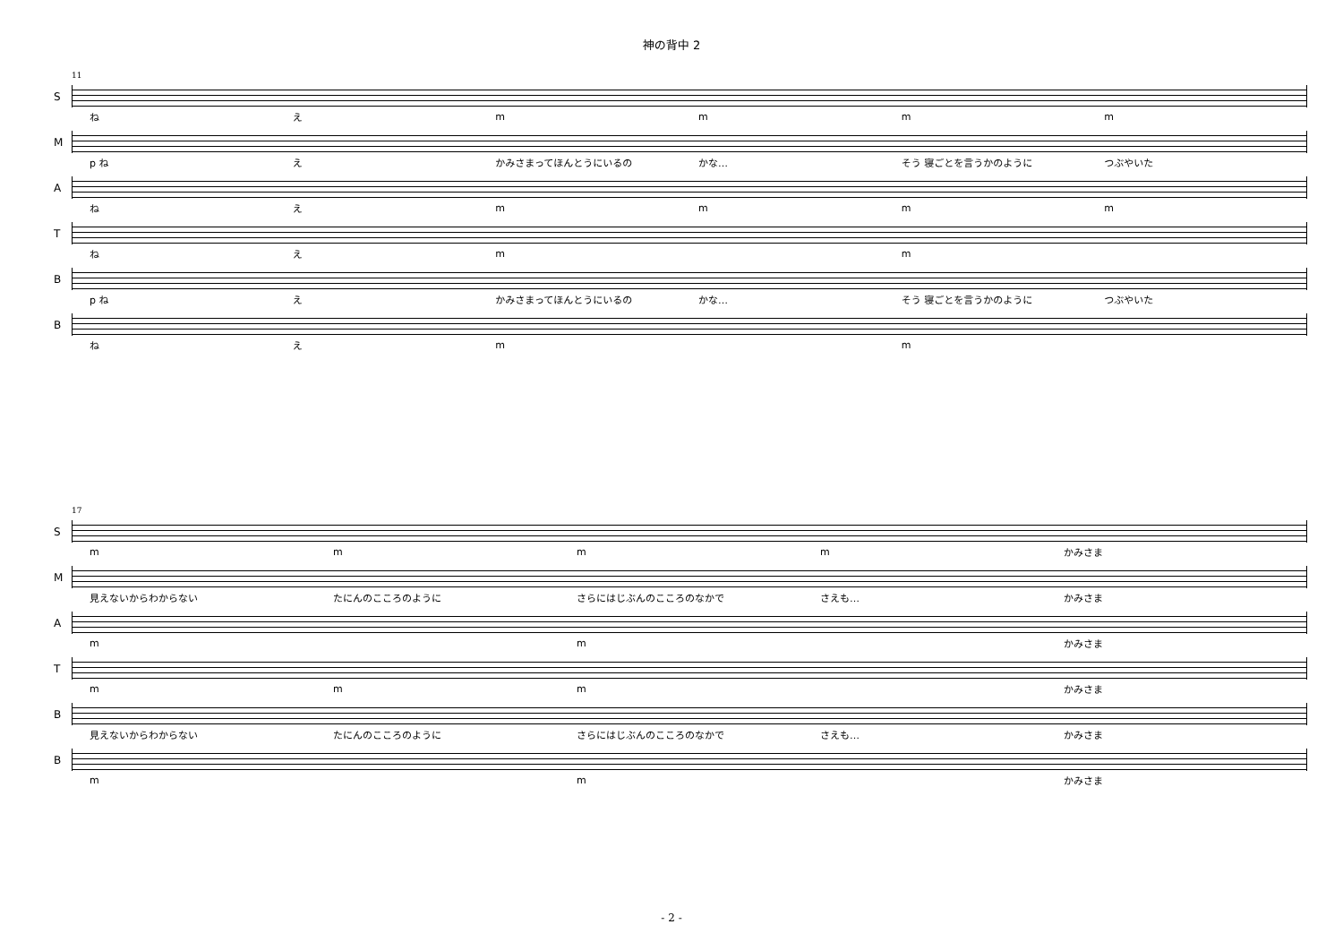神の背中 2
11
S
ねえmmmm
M
p ね え かみさまってほんとうにいるの かな… そう 寝ごとを言うかのように つぶやいた
A
ねえmmmm
T
ねえm m
B
p ね え かみさまってほんとうにいるの かな… そう 寝ごとを言うかのように つぶやいた
B
ねえm m
17
S
mmmm かみさま
M
見えないからわからない たにんのこころのように さらにはじぶんのこころのなかで さえも… かみさま
A
m m かみさま
T
mmm かみさま
B
見えないからわからない たにんのこころのように さらにはじぶんのこころのなかで さえも… かみさま
B
m m かみさま
- 2 -